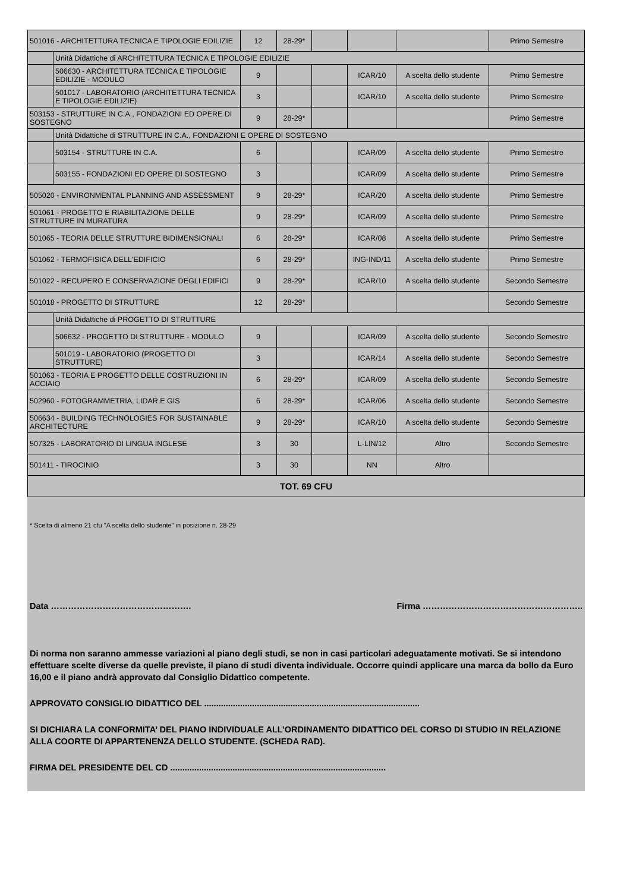| 501016 - ARCHITETTURA TECNICA E TIPOLOGIE EDILIZIE | | 12 | 28-29* | | | | Primo Semestre |
| | Unità Didattiche di ARCHITETTURA TECNICA E TIPOLOGIE EDILIZIE | | | | | | |
| | 506630 - ARCHITETTURA TECNICA E TIPOLOGIE EDILIZIE - MODULO | 9 | | | ICAR/10 | A scelta dello studente | Primo Semestre |
| | 501017 - LABORATORIO (ARCHITETTURA TECNICA E TIPOLOGIE EDILIZIE) | 3 | | | ICAR/10 | A scelta dello studente | Primo Semestre |
| 503153 - STRUTTURE IN C.A., FONDAZIONI ED OPERE DI SOSTEGNO | | 9 | 28-29* | | | | Primo Semestre |
| | Unità Didattiche di STRUTTURE IN C.A., FONDAZIONI E OPERE DI SOSTEGNO | | | | | | |
| | 503154 - STRUTTURE IN C.A. | 6 | | | ICAR/09 | A scelta dello studente | Primo Semestre |
| | 503155 - FONDAZIONI ED OPERE DI SOSTEGNO | 3 | | | ICAR/09 | A scelta dello studente | Primo Semestre |
| 505020 - ENVIRONMENTAL PLANNING AND ASSESSMENT | | 9 | 28-29* | | ICAR/20 | A scelta dello studente | Primo Semestre |
| 501061 - PROGETTO E RIABILITAZIONE DELLE STRUTTURE IN MURATURA | | 9 | 28-29* | | ICAR/09 | A scelta dello studente | Primo Semestre |
| 501065 - TEORIA DELLE STRUTTURE BIDIMENSIONALI | | 6 | 28-29* | | ICAR/08 | A scelta dello studente | Primo Semestre |
| 501062 - TERMOFISICA DELL'EDIFICIO | | 6 | 28-29* | | ING-IND/11 | A scelta dello studente | Primo Semestre |
| 501022 - RECUPERO E CONSERVAZIONE DEGLI EDIFICI | | 9 | 28-29* | | ICAR/10 | A scelta dello studente | Secondo Semestre |
| 501018 - PROGETTO DI STRUTTURE | | 12 | 28-29* | | | | Secondo Semestre |
| | Unità Didattiche di PROGETTO DI STRUTTURE | | | | | | |
| | 506632 - PROGETTO DI STRUTTURE - MODULO | 9 | | | ICAR/09 | A scelta dello studente | Secondo Semestre |
| | 501019 - LABORATORIO (PROGETTO DI STRUTTURE) | 3 | | | ICAR/14 | A scelta dello studente | Secondo Semestre |
| 501063 - TEORIA E PROGETTO DELLE COSTRUZIONI IN ACCIAIO | | 6 | 28-29* | | ICAR/09 | A scelta dello studente | Secondo Semestre |
| 502960 - FOTOGRAMMETRIA, LIDAR E GIS | | 6 | 28-29* | | ICAR/06 | A scelta dello studente | Secondo Semestre |
| 506634 - BUILDING TECHNOLOGIES FOR SUSTAINABLE ARCHITECTURE | | 9 | 28-29* | | ICAR/10 | A scelta dello studente | Secondo Semestre |
| 507325 - LABORATORIO DI LINGUA INGLESE | | 3 | 30 | | L-LIN/12 | Altro | Secondo Semestre |
| 501411 - TIROCINIO | | 3 | 30 | | NN | Altro | |
| TOT. 69 CFU | | | | | | | |
* Scelta di almeno 21 cfu "A scelta dello studente" in posizione n. 28-29
Data …………………………………………. Firma ………………………………………………..
Di norma non saranno ammesse variazioni al piano degli studi, se non in casi particolari adeguatamente motivati. Se si intendono effettuare scelte diverse da quelle previste, il piano di studi diventa individuale. Occorre quindi applicare una marca da bollo da Euro 16,00 e il piano andrà approvato dal Consiglio Didattico competente.
APPROVATO CONSIGLIO DIDATTICO DEL ..........................................................................................
SI DICHIARA LA CONFORMITA’ DEL PIANO INDIVIDUALE ALL’ORDINAMENTO DIDATTICO DEL CORSO DI STUDIO IN RELAZIONE ALLA COORTE DI APPARTENENZA DELLO STUDENTE. (SCHEDA RAD).
FIRMA DEL PRESIDENTE DEL CD ..........................................................................................